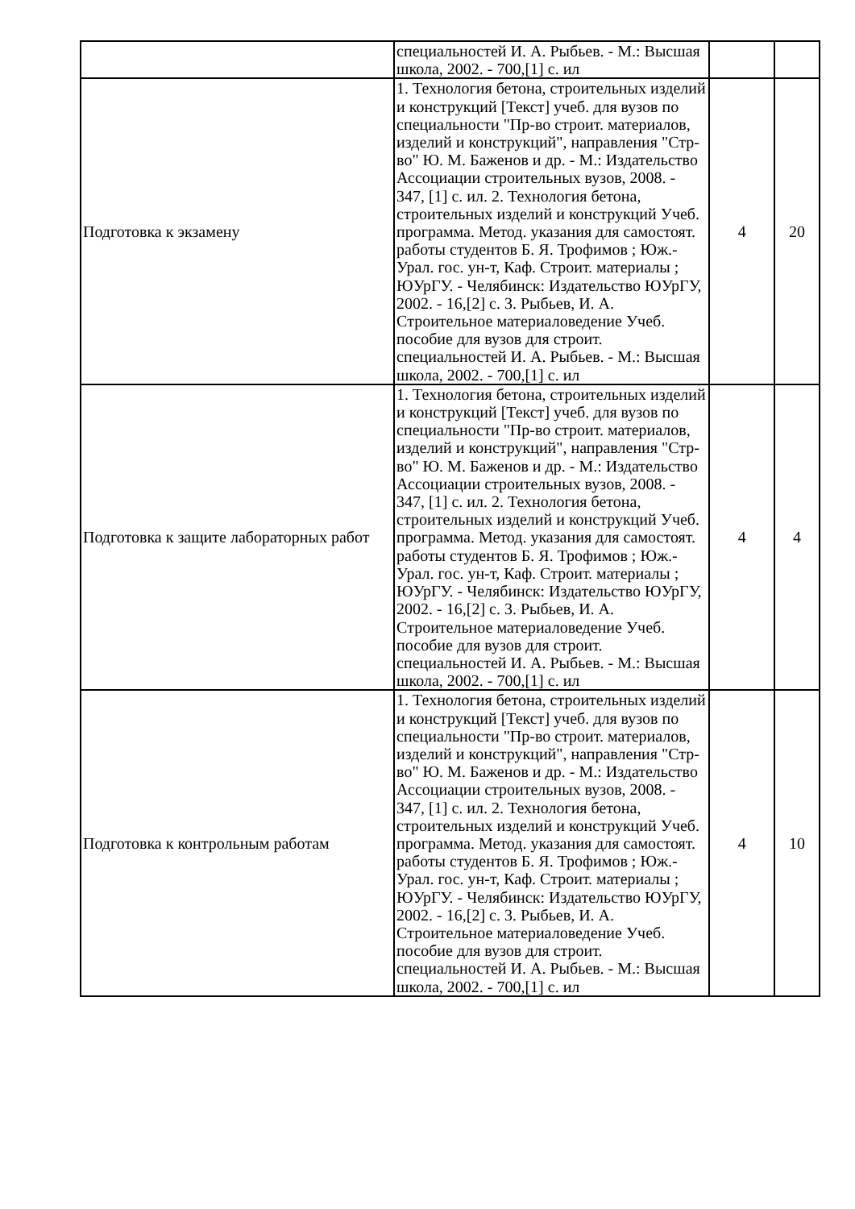| | специальностей И. А. Рыбьев. - М.: Высшая школа, 2002. - 700,[1] с. ил | | |
| Подготовка к экзамену | 1. Технология бетона, строительных изделий и конструкций [Текст] учеб. для вузов по специальности "Пр-во строит. материалов, изделий и конструкций", направления "Стр-во" Ю. М. Баженов и др. - М.: Издательство Ассоциации строительных вузов, 2008. - 347, [1] с. ил. 2. Технология бетона, строительных изделий и конструкций Учеб. программа. Метод. указания для самостоят. работы студентов Б. Я. Трофимов ; Юж.-Урал. гос. ун-т, Каф. Строит. материалы ; ЮУрГУ. - Челябинск: Издательство ЮУрГУ, 2002. - 16,[2] с. 3. Рыбьев, И. А. Строительное материаловедение Учеб. пособие для вузов для строит. специальностей И. А. Рыбьев. - М.: Высшая школа, 2002. - 700,[1] с. ил | 4 | 20 |
| Подготовка к защите лабораторных работ | 1. Технология бетона, строительных изделий и конструкций [Текст] учеб. для вузов по специальности "Пр-во строит. материалов, изделий и конструкций", направления "Стр-во" Ю. М. Баженов и др. - М.: Издательство Ассоциации строительных вузов, 2008. - 347, [1] с. ил. 2. Технология бетона, строительных изделий и конструкций Учеб. программа. Метод. указания для самостоят. работы студентов Б. Я. Трофимов ; Юж.-Урал. гос. ун-т, Каф. Строит. материалы ; ЮУрГУ. - Челябинск: Издательство ЮУрГУ, 2002. - 16,[2] с. 3. Рыбьев, И. А. Строительное материаловедение Учеб. пособие для вузов для строит. специальностей И. А. Рыбьев. - М.: Высшая школа, 2002. - 700,[1] с. ил | 4 | 4 |
| Подготовка к контрольным работам | 1. Технология бетона, строительных изделий и конструкций [Текст] учеб. для вузов по специальности "Пр-во строит. материалов, изделий и конструкций", направления "Стр-во" Ю. М. Баженов и др. - М.: Издательство Ассоциации строительных вузов, 2008. - 347, [1] с. ил. 2. Технология бетона, строительных изделий и конструкций Учеб. программа. Метод. указания для самостоят. работы студентов Б. Я. Трофимов ; Юж.-Урал. гос. ун-т, Каф. Строит. материалы ; ЮУрГУ. - Челябинск: Издательство ЮУрГУ, 2002. - 16,[2] с. 3. Рыбьев, И. А. Строительное материаловедение Учеб. пособие для вузов для строит. специальностей И. А. Рыбьев. - М.: Высшая школа, 2002. - 700,[1] с. ил | 4 | 10 |